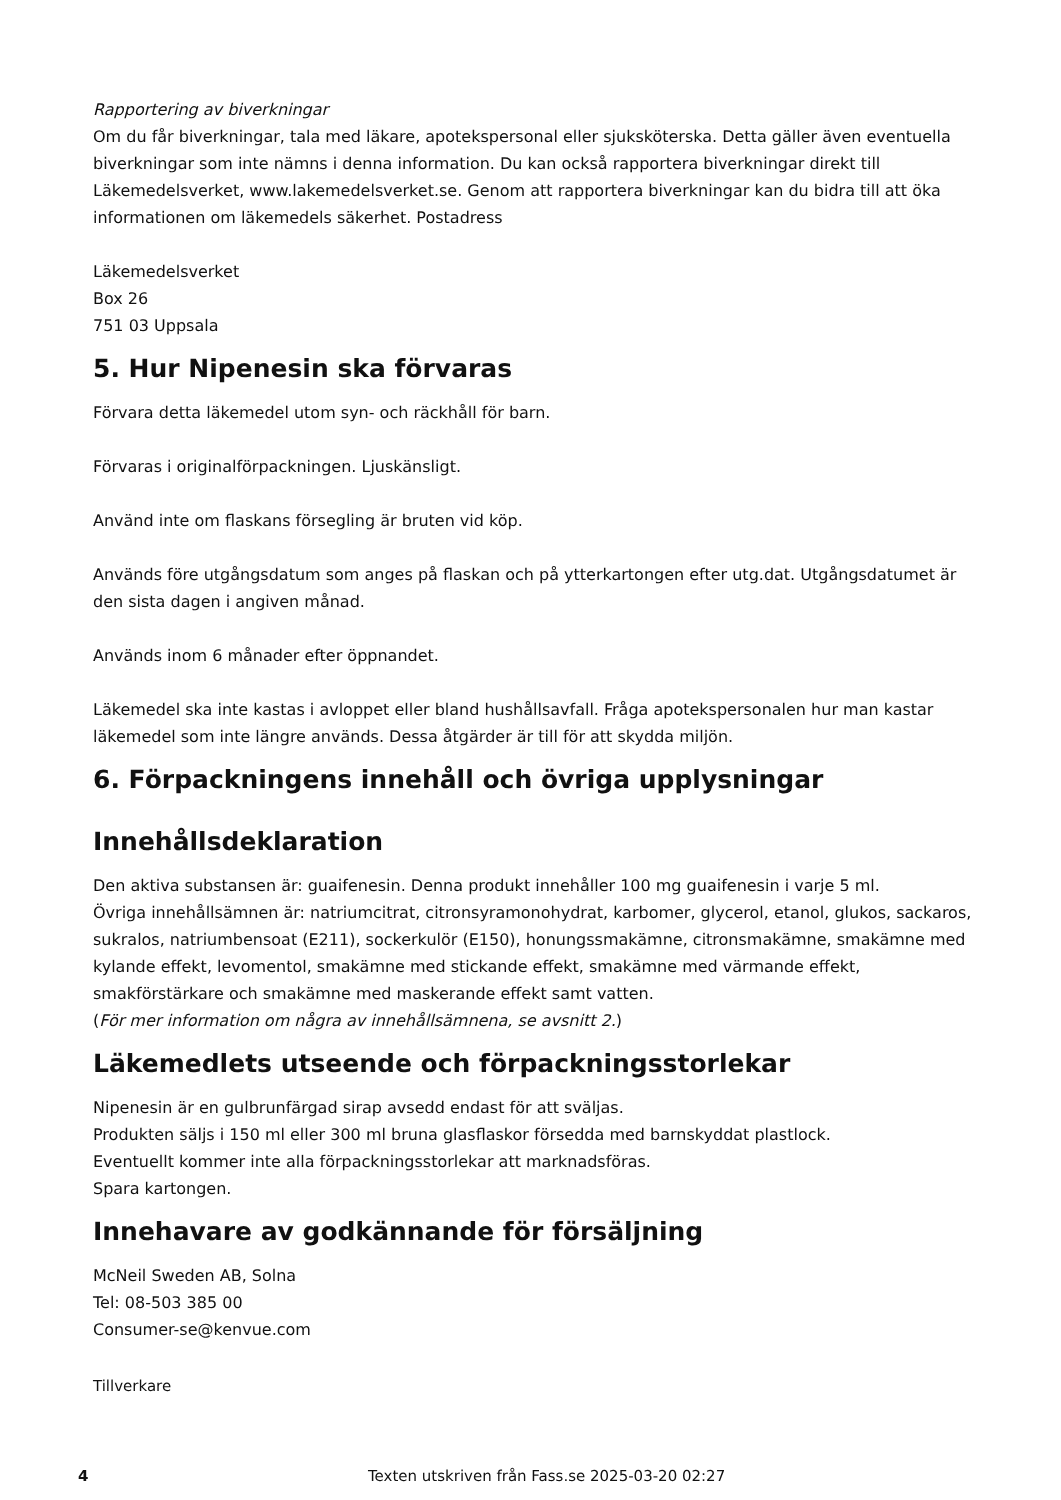Rapportering av biverkningar
Om du får biverkningar, tala med läkare, apotekspersonal eller sjuksköterska. Detta gäller även eventuella biverkningar som inte nämns i denna information. Du kan också rapportera biverkningar direkt till Läkemedelsverket, www.lakemedelsverket.se. Genom att rapportera biverkningar kan du bidra till att öka informationen om läkemedels säkerhet. Postadress
Läkemedelsverket
Box 26
751 03 Uppsala
5. Hur Nipenesin ska förvaras
Förvara detta läkemedel utom syn- och räckhåll för barn.
Förvaras i originalförpackningen. Ljuskänsligt.
Använd inte om flaskans försegling är bruten vid köp.
Används före utgångsdatum som anges på flaskan och på ytterkartongen efter utg.dat. Utgångsdatumet är den sista dagen i angiven månad.
Används inom 6 månader efter öppnandet.
Läkemedel ska inte kastas i avloppet eller bland hushållsavfall. Fråga apotekspersonalen hur man kastar läkemedel som inte längre används. Dessa åtgärder är till för att skydda miljön.
6. Förpackningens innehåll och övriga upplysningar
Innehållsdeklaration
Den aktiva substansen är: guaifenesin. Denna produkt innehåller 100 mg guaifenesin i varje 5 ml.
Övriga innehållsämnen är: natriumcitrat, citronsyramonohydrat, karbomer, glycerol, etanol, glukos, sackaros, sukralos, natriumbensoat (E211), sockerkulör (E150), honungssmakämne, citronsmakämne, smakämne med kylande effekt, levomentol, smakämne med stickande effekt, smakämne med värmande effekt, smakförstärkare och smakämne med maskerande effekt samt vatten.
(För mer information om några av innehållsämnena, se avsnitt 2.)
Läkemedlets utseende och förpackningsstorlekar
Nipenesin är en gulbrunfärgad sirap avsedd endast för att sväljas.
Produkten säljs i 150 ml eller 300 ml bruna glasflaskor försedda med barnskyddat plastlock.
Eventuellt kommer inte alla förpackningsstorlekar att marknadsföras.
Spara kartongen.
Innehavare av godkännande för försäljning
McNeil Sweden AB, Solna
Tel: 08-503 385 00
Consumer-se@kenvue.com
Tillverkare
4 Texten utskriven från Fass.se 2025-03-20 02:27